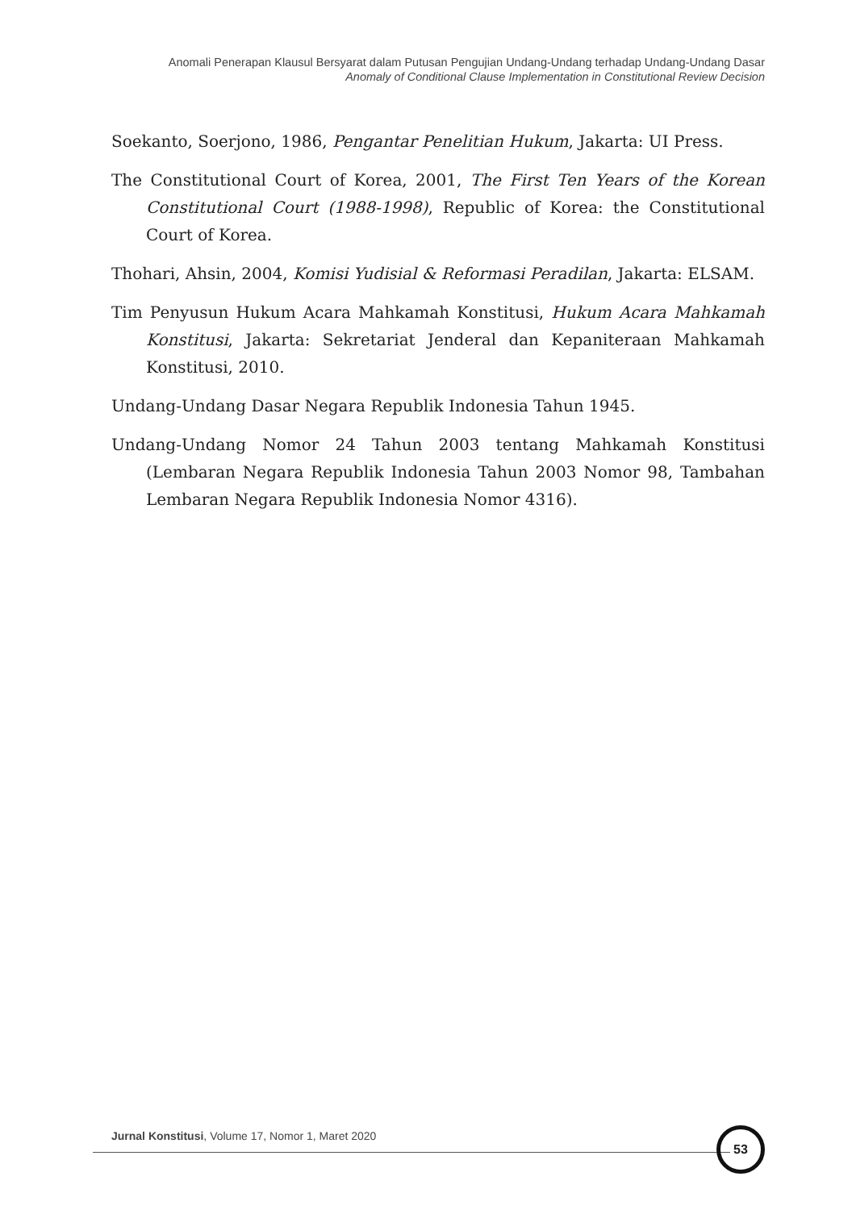Anomali Penerapan Klausul Bersyarat dalam Putusan Pengujian Undang-Undang terhadap Undang-Undang Dasar
Anomaly of Conditional Clause Implementation in Constitutional Review Decision
Soekanto, Soerjono, 1986, Pengantar Penelitian Hukum, Jakarta: UI Press.
The Constitutional Court of Korea, 2001, The First Ten Years of the Korean Constitutional Court (1988-1998), Republic of Korea: the Constitutional Court of Korea.
Thohari, Ahsin, 2004, Komisi Yudisial & Reformasi Peradilan, Jakarta: ELSAM.
Tim Penyusun Hukum Acara Mahkamah Konstitusi, Hukum Acara Mahkamah Konstitusi, Jakarta: Sekretariat Jenderal dan Kepaniteraan Mahkamah Konstitusi, 2010.
Undang-Undang Dasar Negara Republik Indonesia Tahun 1945.
Undang-Undang Nomor 24 Tahun 2003 tentang Mahkamah Konstitusi (Lembaran Negara Republik Indonesia Tahun 2003 Nomor 98, Tambahan Lembaran Negara Republik Indonesia Nomor 4316).
Jurnal Konstitusi, Volume 17, Nomor 1, Maret 2020
53